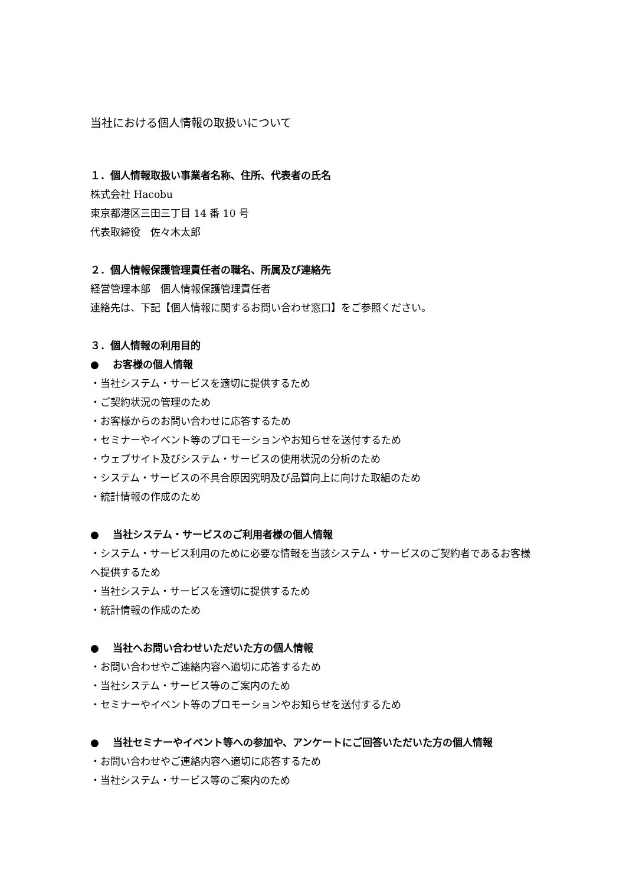当社における個人情報の取扱いについて
１．個人情報取扱い事業者名称、住所、代表者の氏名
株式会社 Hacobu
東京都港区三田三丁目 14 番 10 号
代表取締役　佐々木太郎
２．個人情報保護管理責任者の職名、所属及び連絡先
経営管理本部　個人情報保護管理責任者
連絡先は、下記【個人情報に関するお問い合わせ窓口】をご参照ください。
３．個人情報の利用目的
● お客様の個人情報
・当社システム・サービスを適切に提供するため
・ご契約状況の管理のため
・お客様からのお問い合わせに応答するため
・セミナーやイベント等のプロモーションやお知らせを送付するため
・ウェブサイト及びシステム・サービスの使用状況の分析のため
・システム・サービスの不具合原因究明及び品質向上に向けた取組のため
・統計情報の作成のため
● 当社システム・サービスのご利用者様の個人情報
・システム・サービス利用のために必要な情報を当該システム・サービスのご契約者であるお客様へ提供するため
・当社システム・サービスを適切に提供するため
・統計情報の作成のため
● 当社へお問い合わせいただいた方の個人情報
・お問い合わせやご連絡内容へ適切に応答するため
・当社システム・サービス等のご案内のため
・セミナーやイベント等のプロモーションやお知らせを送付するため
● 当社セミナーやイベント等への参加や、アンケートにご回答いただいた方の個人情報
・お問い合わせやご連絡内容へ適切に応答するため
・当社システム・サービス等のご案内のため